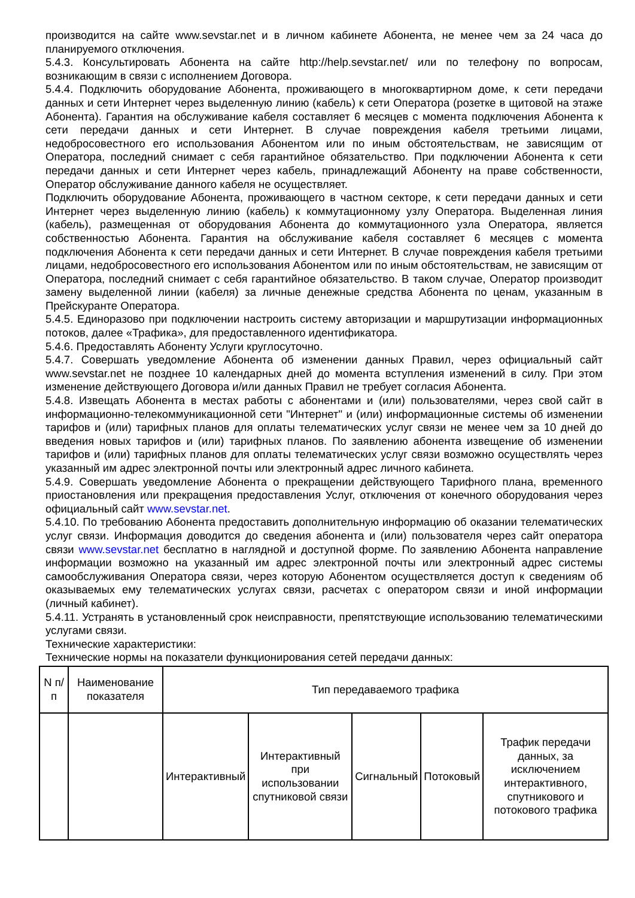производится на сайте www.sevstar.net и в личном кабинете Абонента, не менее чем за 24 часа до планируемого отключения.
5.4.3. Консультировать Абонента на сайте http://help.sevstar.net/ или по телефону по вопросам, возникающим в связи с исполнением Договора.
5.4.4. Подключить оборудование Абонента, проживающего в многоквартирном доме, к сети передачи данных и сети Интернет через выделенную линию (кабель) к сети Оператора (розетке в щитовой на этаже Абонента). Гарантия на обслуживание кабеля составляет 6 месяцев с момента подключения Абонента к сети передачи данных и сети Интернет. В случае повреждения кабеля третьими лицами, недобросовестного его использования Абонентом или по иным обстоятельствам, не зависящим от Оператора, последний снимает с себя гарантийное обязательство. При подключении Абонента к сети передачи данных и сети Интернет через кабель, принадлежащий Абоненту на праве собственности, Оператор обслуживание данного кабеля не осуществляет.
Подключить оборудование Абонента, проживающего в частном секторе, к сети передачи данных и сети Интернет через выделенную линию (кабель) к коммутационному узлу Оператора. Выделенная линия (кабель), размещенная от оборудования Абонента до коммутационного узла Оператора, является собственностью Абонента. Гарантия на обслуживание кабеля составляет 6 месяцев с момента подключения Абонента к сети передачи данных и сети Интернет. В случае повреждения кабеля третьими лицами, недобросовестного его использования Абонентом или по иным обстоятельствам, не зависящим от Оператора, последний снимает с себя гарантийное обязательство. В таком случае, Оператор производит замену выделенной линии (кабеля) за личные денежные средства Абонента по ценам, указанным в Прейскуранте Оператора.
5.4.5. Единоразово при подключении настроить систему авторизации и маршрутизации информационных потоков, далее «Трафика», для предоставленного идентификатора.
5.4.6. Предоставлять Абоненту Услуги круглосуточно.
5.4.7. Совершать уведомление Абонента об изменении данных Правил, через официальный сайт www.sevstar.net не позднее 10 календарных дней до момента вступления изменений в силу. При этом изменение действующего Договора и/или данных Правил не требует согласия Абонента.
5.4.8. Извещать Абонента в местах работы с абонентами и (или) пользователями, через свой сайт в информационно-телекоммуникационной сети "Интернет" и (или) информационные системы об изменении тарифов и (или) тарифных планов для оплаты телематических услуг связи не менее чем за 10 дней до введения новых тарифов и (или) тарифных планов. По заявлению абонента извещение об изменении тарифов и (или) тарифных планов для оплаты телематических услуг связи возможно осуществлять через указанный им адрес электронной почты или электронный адрес личного кабинета.
5.4.9. Совершать уведомление Абонента о прекращении действующего Тарифного плана, временного приостановления или прекращения предоставления Услуг, отключения от конечного оборудования через официальный сайт www.sevstar.net.
5.4.10. По требованию Абонента предоставить дополнительную информацию об оказании телематических услуг связи. Информация доводится до сведения абонента и (или) пользователя через сайт оператора связи www.sevstar.net бесплатно в наглядной и доступной форме. По заявлению Абонента направление информации возможно на указанный им адрес электронной почты или электронный адрес системы самообслуживания Оператора связи, через которую Абонентом осуществляется доступ к сведениям об оказываемых ему телематических услугах связи, расчетах с оператором связи и иной информации (личный кабинет).
5.4.11. Устранять в установленный срок неисправности, препятствующие использованию телематическими услугами связи.
Технические характеристики:
Технические нормы на показатели функционирования сетей передачи данных:
| N п/п | Наименование показателя | Тип передаваемого трафика | | | | |
| | | Интерактивный | Интерактивный при использовании спутниковой связи | Сигнальный | Потоковый | Трафик передачи данных, за исключением интерактивного, спутникового и потокового трафика |